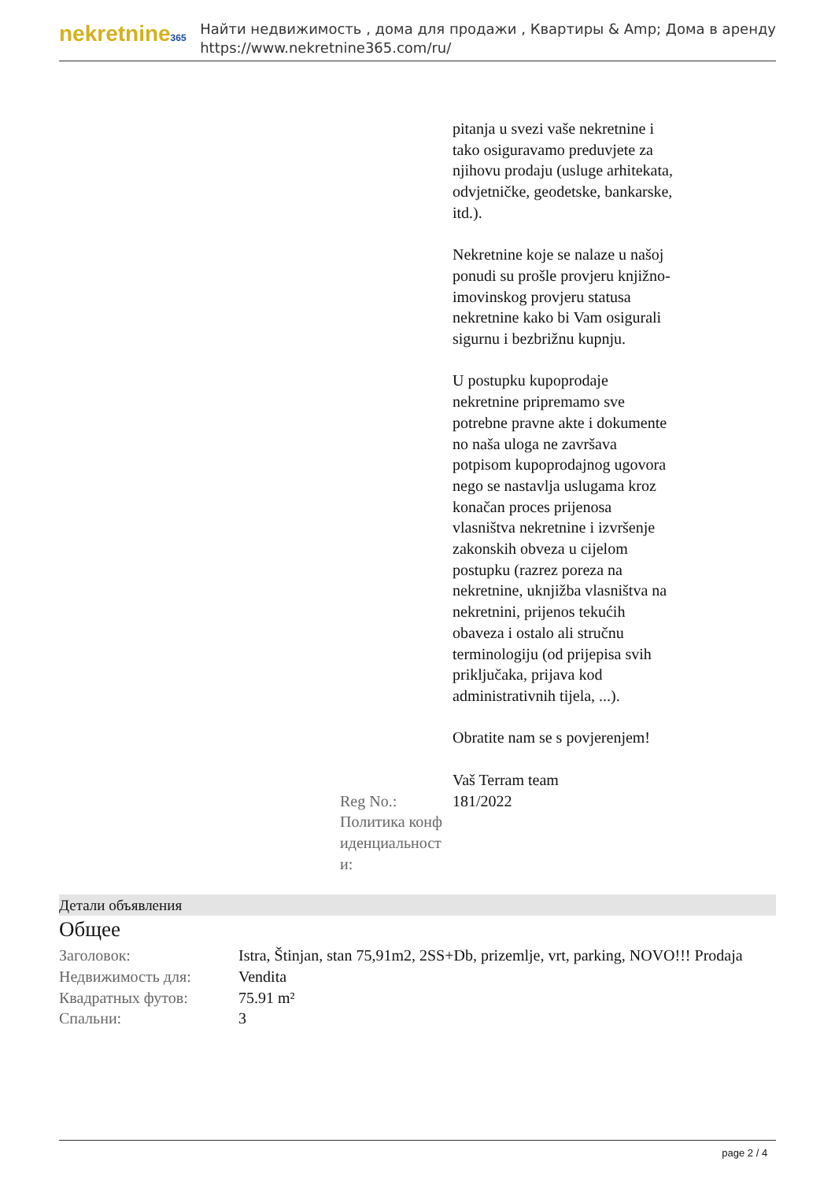nekretnine365
Найти недвижимость , дома для продажи , Квартиры & Amp; Дома в аренду
https://www.nekretnine365.com/ru/
| | pitanja u svezi vaše nekretnine i tako osiguravamo preduvjete za njihovu prodaju (usluge arhitekata, odvjetničke, geodetske, bankarske, itd.). Nekretnine koje se nalaze u našoj ponudi su prošle provjeru knjižno-imovinskog provjeru statusa nekretnine kako bi Vam osigurali sigurnu i bezbrižnu kupnju. U postupku kupoprodaje nekretnine pripremamo sve potrebne pravne akte i dokumente no naša uloga ne završava potpisom kupoprodajnog ugovora nego se nastavlja uslugama kroz konačan proces prijenosa vlasništva nekretnine i izvršenje zakonskih obveza u cijelom postupku (razrez poreza na nekretnine, uknjižba vlasništva na nekretnini, prijenos tekućih obaveza i ostalo ali stručnu terminologiju (od prijepisa svih priključaka, prijava kod administrativnih tijela, ...). Obratite nam se s povjerenjem! Vaš Terram team |
| Reg No.: | 181/2022 |
| Политика конф иденциальност и: | |
Детали объявления
Общее
| Заголовок: | Istra, Štinjan, stan 75,91m2, 2SS+Db, prizemlje, vrt, parking, NOVO!!! Prodaja |
| Недвижимость для: | Vendita |
| Квадратных футов: | 75.91 m² |
| Спальни: | 3 |
page 2 / 4